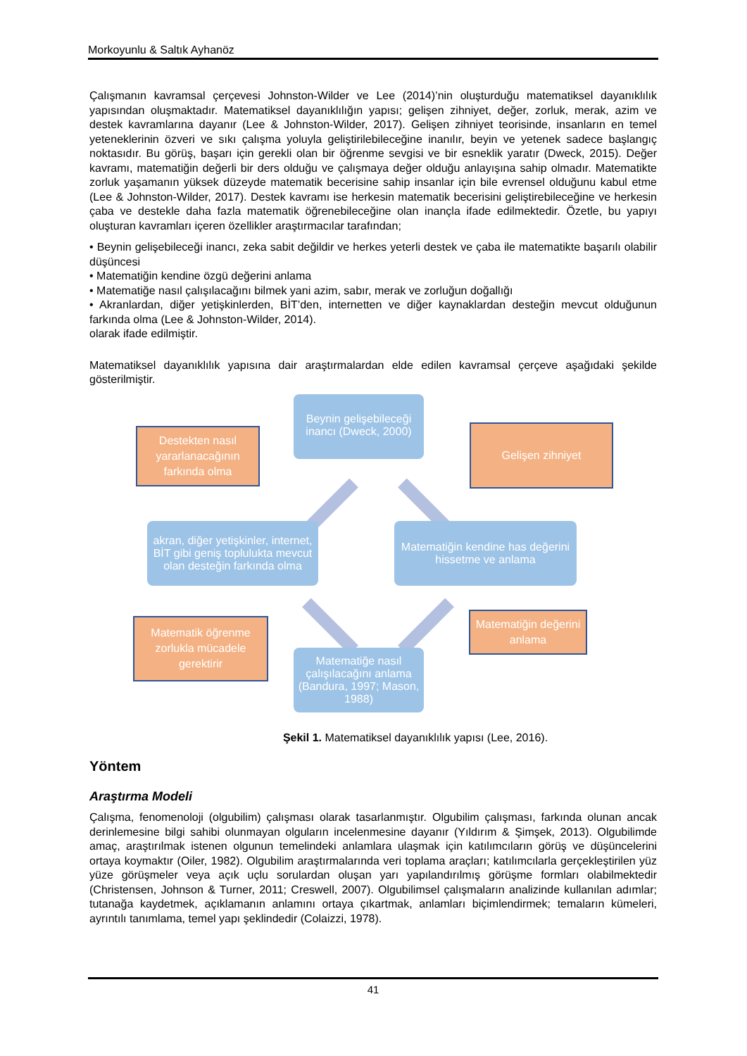Morkoyunlu & Saltık Ayhanöz
Çalışmanın kavramsal çerçevesi Johnston-Wilder ve Lee (2014)’nin oluşturduğu matematiksel dayanıklılık yapısından oluşmaktadır. Matematiksel dayanıklılığın yapısı; gelişen zihniyet, değer, zorluk, merak, azim ve destek kavramlarına dayanır (Lee & Johnston-Wilder, 2017). Gelişen zihniyet teorisinde, insanların en temel yeteneklerinin özveri ve sıkı çalışma yoluyla geliştirilebileceğine inanılır, beyin ve yetenek sadece başlangıç noktasıdır. Bu görüş, başarı için gerekli olan bir öğrenme sevgisi ve bir esneklik yaratır (Dweck, 2015). Değer kavramı, matematiğin değerli bir ders olduğu ve çalışmaya değer olduğu anlayışına sahip olmadır. Matematikte zorluk yaşamanın yüksek düzeyde matematik becerisine sahip insanlar için bile evrensel olduğunu kabul etme (Lee & Johnston-Wilder, 2017). Destek kavramı ise herkesin matematik becerisini geliştirebileceğine ve herkesin çaba ve destekle daha fazla matematik öğrenebileceğine olan inançla ifade edilmektedir. Özetle, bu yapıyı oluşturan kavramları içeren özellikler araştırmacılar tarafından;
• Beynin gelişebileceği inancı, zeka sabit değildir ve herkes yeterli destek ve çaba ile matematikte başarılı olabilir düşüncesi
• Matematiğin kendine özgü değerini anlama
• Matematiğe nasıl çalışılacağını bilmek yani azim, sabır, merak ve zorluğun doğallığı
• Akranlardan, diğer yetişkinlerden, BİT’den, internetten ve diğer kaynaklardan desteğin mevcut olduğunun farkında olma (Lee & Johnston-Wilder, 2014).
olarak ifade edilmiştir.
Matematiksel dayanıklılık yapısına dair araştırmalardan elde edilen kavramsal çerçeve aşağıdaki şekilde gösterilmiştir.
Destekten nasıl yararlanacağının farkında olma
Beynin gelişebileceği inancı (Dweck, 2000)
Gelişen zihniyet
akran, diğer yetişkinler, internet, BİT gibi geniş toplulukta mevcut olan desteğin farkında olma
Matematiğin kendine has değerini hissetme ve anlama
Matematik öğrenme zorlukla mücadele gerektirir
Matematiğin değerini anlama
Matematiğe nasıl çalışılacağını anlama (Bandura, 1997; Mason, 1988)
Şekil 1. Matematiksel dayanıklılık yapısı (Lee, 2016).
Yöntem
Araştırma Modeli
Çalışma, fenomenoloji (olgubilim) çalışması olarak tasarlanmıştır. Olgubilim çalışması, farkında olunan ancak derinlemesine bilgi sahibi olunmayan olguların incelenmesine dayanır (Yıldırım & Şimşek, 2013). Olgubilimde amaç, araştırılmak istenen olgunun temelindeki anlamlara ulaşmak için katılımcıların görüş ve düşüncelerini ortaya koymaktır (Oiler, 1982). Olgubilim araştırmalarında veri toplama araçları; katılımcılarla gerçekleştirilen yüz yüze görüşmeler veya açık uçlu sorulardan oluşan yarı yapılandırılmış görüşme formları olabilmektedir (Christensen, Johnson & Turner, 2011; Creswell, 2007). Olgubilimsel çalışmaların analizinde kullanılan adımlar; tutanağa kaydetmek, açıklamanın anlamını ortaya çıkartmak, anlamları biçimlendirmek; temaların kümeleri, ayrıntılı tanımlama, temel yapı şeklindedir (Colaizzi, 1978).
41